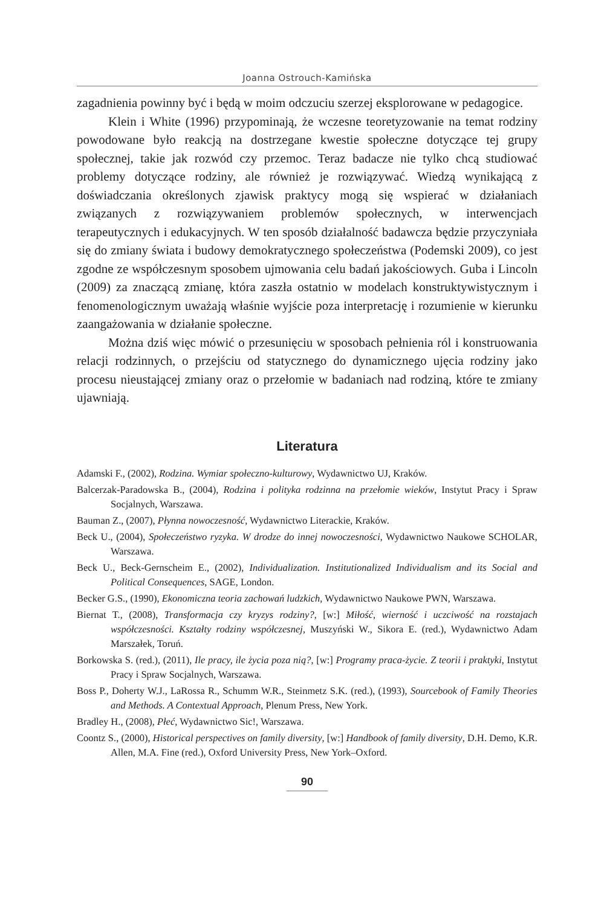Joanna Ostrouch-Kamińska
zagadnienia powinny być i będą w moim odczuciu szerzej eksplorowane w pedagogice.
Klein i White (1996) przypominają, że wczesne teoretyzowanie na temat rodziny powodowane było reakcją na dostrzegane kwestie społeczne dotyczące tej grupy społecznej, takie jak rozwód czy przemoc. Teraz badacze nie tylko chcą studiować problemy dotyczące rodziny, ale również je rozwiązywać. Wiedzą wynikającą z doświadczania określonych zjawisk praktycy mogą się wspierać w działaniach związanych z rozwiązywaniem problemów społecznych, w interwencjach terapeutycznych i edukacyjnych. W ten sposób działalność badawcza będzie przyczyniała się do zmiany świata i budowy demokratycznego społeczeństwa (Podemski 2009), co jest zgodne ze współczesnym sposobem ujmowania celu badań jakościowych. Guba i Lincoln (2009) za znaczącą zmianę, która zaszła ostatnio w modelach konstruktywistycznym i fenomenologicznym uważają właśnie wyjście poza interpretację i rozumienie w kierunku zaangażowania w działanie społeczne.
Można dziś więc mówić o przesunięciu w sposobach pełnienia ról i konstruowania relacji rodzinnych, o przejściu od statycznego do dynamicznego ujęcia rodziny jako procesu nieustającej zmiany oraz o przełomie w badaniach nad rodziną, które te zmiany ujawniają.
Literatura
Adamski F., (2002), Rodzina. Wymiar społeczno-kulturowy, Wydawnictwo UJ, Kraków.
Balcerzak-Paradowska B., (2004), Rodzina i polityka rodzinna na przełomie wieków, Instytut Pracy i Spraw Socjalnych, Warszawa.
Bauman Z., (2007), Płynna nowoczesność, Wydawnictwo Literackie, Kraków.
Beck U., (2004), Społeczeństwo ryzyka. W drodze do innej nowoczesności, Wydawnictwo Naukowe SCHOLAR, Warszawa.
Beck U., Beck-Gernscheim E., (2002), Individualization. Institutionalized Individualism and its Social and Political Consequences, SAGE, London.
Becker G.S., (1990), Ekonomiczna teoria zachowań ludzkich, Wydawnictwo Naukowe PWN, Warszawa.
Biernat T., (2008), Transformacja czy kryzys rodziny?, [w:] Miłość, wierność i uczciwość na rozstajach współczesności. Kształty rodziny współczesnej, Muszyński W., Sikora E. (red.), Wydawnictwo Adam Marszałek, Toruń.
Borkowska S. (red.), (2011), Ile pracy, ile życia poza nią?, [w:] Programy praca-życie. Z teorii i praktyki, Instytut Pracy i Spraw Socjalnych, Warszawa.
Boss P., Doherty W.J., LaRossa R., Schumm W.R., Steinmetz S.K. (red.), (1993), Sourcebook of Family Theories and Methods. A Contextual Approach, Plenum Press, New York.
Bradley H., (2008), Płeć, Wydawnictwo Sic!, Warszawa.
Coontz S., (2000), Historical perspectives on family diversity, [w:] Handbook of family diversity, D.H. Demo, K.R. Allen, M.A. Fine (red.), Oxford University Press, New York–Oxford.
90